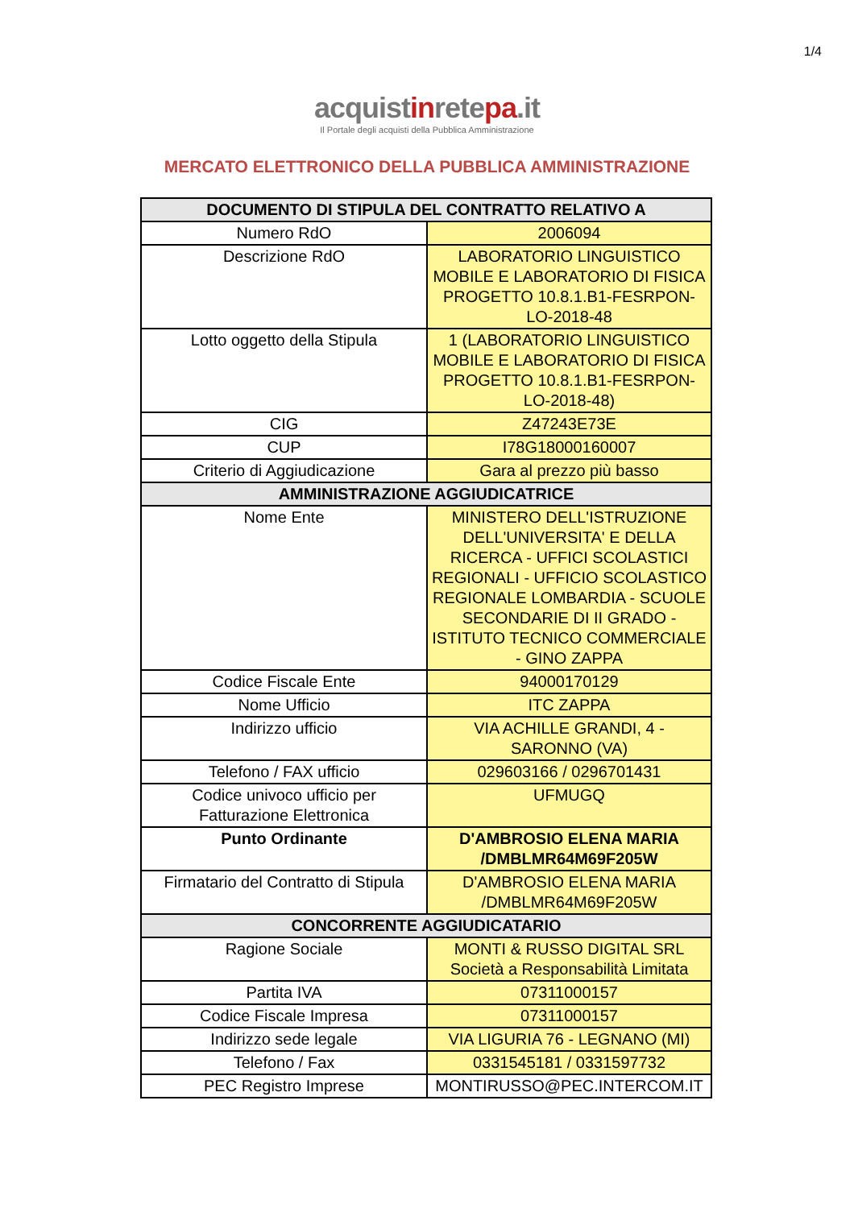1/4
acquistinretepa.it
Il Portale degli acquisti della Pubblica Amministrazione
MERCATO ELETTRONICO DELLA PUBBLICA AMMINISTRAZIONE
| DOCUMENTO DI STIPULA DEL CONTRATTO RELATIVO A | |
| --- | --- |
| Numero RdO | 2006094 |
| Descrizione RdO | LABORATORIO LINGUISTICO MOBILE E LABORATORIO DI FISICA PROGETTO 10.8.1.B1-FESRPON-LO-2018-48 |
| Lotto oggetto della Stipula | 1 (LABORATORIO LINGUISTICO MOBILE E LABORATORIO DI FISICA PROGETTO 10.8.1.B1-FESRPON-LO-2018-48) |
| CIG | Z47243E73E |
| CUP | I78G18000160007 |
| Criterio di Aggiudicazione | Gara al prezzo più basso |
| AMMINISTRAZIONE AGGIUDICATRICE | |
| Nome Ente | MINISTERO DELL'ISTRUZIONE DELL'UNIVERSITA' E DELLA RICERCA - UFFICI SCOLASTICI REGIONALI - UFFICIO SCOLASTICO REGIONALE LOMBARDIA - SCUOLE SECONDARIE DI II GRADO - ISTITUTO TECNICO COMMERCIALE - GINO ZAPPA |
| Codice Fiscale Ente | 94000170129 |
| Nome Ufficio | ITC ZAPPA |
| Indirizzo ufficio | VIA ACHILLE GRANDI, 4 - SARONNO (VA) |
| Telefono / FAX ufficio | 029603166 / 0296701431 |
| Codice univoco ufficio per Fatturazione Elettronica | UFMUGQ |
| Punto Ordinante | D'AMBROSIO ELENA MARIA /DMBLMR64M69F205W |
| Firmatario del Contratto di Stipula | D'AMBROSIO ELENA MARIA /DMBLMR64M69F205W |
| CONCORRENTE AGGIUDICATARIO | |
| Ragione Sociale | MONTI & RUSSO DIGITAL SRL Società a Responsabilità Limitata |
| Partita IVA | 07311000157 |
| Codice Fiscale Impresa | 07311000157 |
| Indirizzo sede legale | VIA LIGURIA 76 - LEGNANO (MI) |
| Telefono / Fax | 0331545181 / 0331597732 |
| PEC Registro Imprese | MONTIRUSSO@PEC.INTERCOM.IT |